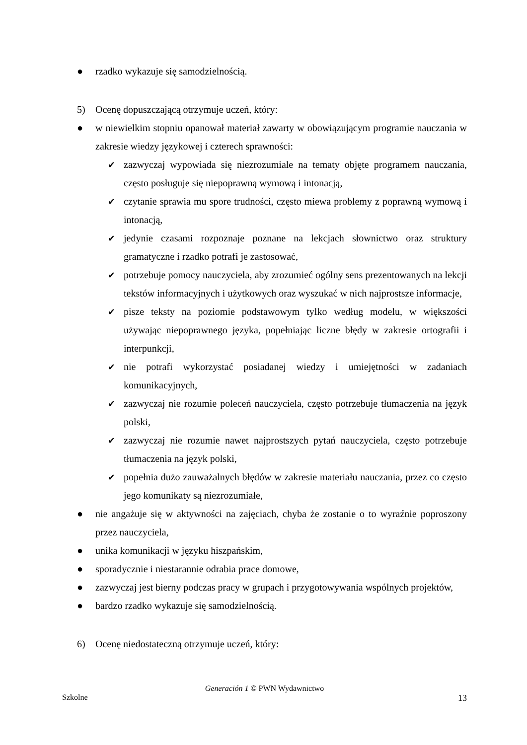● rzadko wykazuje się samodzielnością.
5) Ocenę dopuszczającą otrzymuje uczeń, który:
● w niewielkim stopniu opanował materiał zawarty w obowiązującym programie nauczania w zakresie wiedzy językowej i czterech sprawności:
✔ zazwyczaj wypowiada się niezrozumiale na tematy objęte programem nauczania, często posługuje się niepoprawną wymową i intonacją,
✔ czytanie sprawia mu spore trudności, często miewa problemy z poprawną wymową i intonacją,
✔ jedynie czasami rozpoznaje poznane na lekcjach słownictwo oraz struktury gramatyczne i rzadko potrafi je zastosować,
✔ potrzebuje pomocy nauczyciela, aby zrozumieć ogólny sens prezentowanych na lekcji tekstów informacyjnych i użytkowych oraz wyszukać w nich najprostsze informacje,
✔ pisze teksty na poziomie podstawowym tylko według modelu, w większości używając niepoprawnego języka, popełniając liczne błędy w zakresie ortografii i interpunkcji,
✔ nie potrafi wykorzystać posiadanej wiedzy i umiejętności w zadaniach komunikacyjnych,
✔ zazwyczaj nie rozumie poleceń nauczyciela, często potrzebuje tłumaczenia na język polski,
✔ zazwyczaj nie rozumie nawet najprostszych pytań nauczyciela, często potrzebuje tłumaczenia na język polski,
✔ popełnia dużo zauważalnych błędów w zakresie materiału nauczania, przez co często jego komunikaty są niezrozumiałe,
● nie angażuje się w aktywności na zajęciach, chyba że zostanie o to wyraźnie poproszony przez nauczyciela,
● unika komunikacji w języku hiszpańskim,
● sporadycznie i niestarannie odrabia prace domowe,
● zazwyczaj jest bierny podczas pracy w grupach i przygotowywania wspólnych projektów,
● bardzo rzadko wykazuje się samodzielnością.
6) Ocenę niedostateczną otrzymuje uczeń, który:
Generación 1 © PWN Wydawnictwo
Szkolne 13